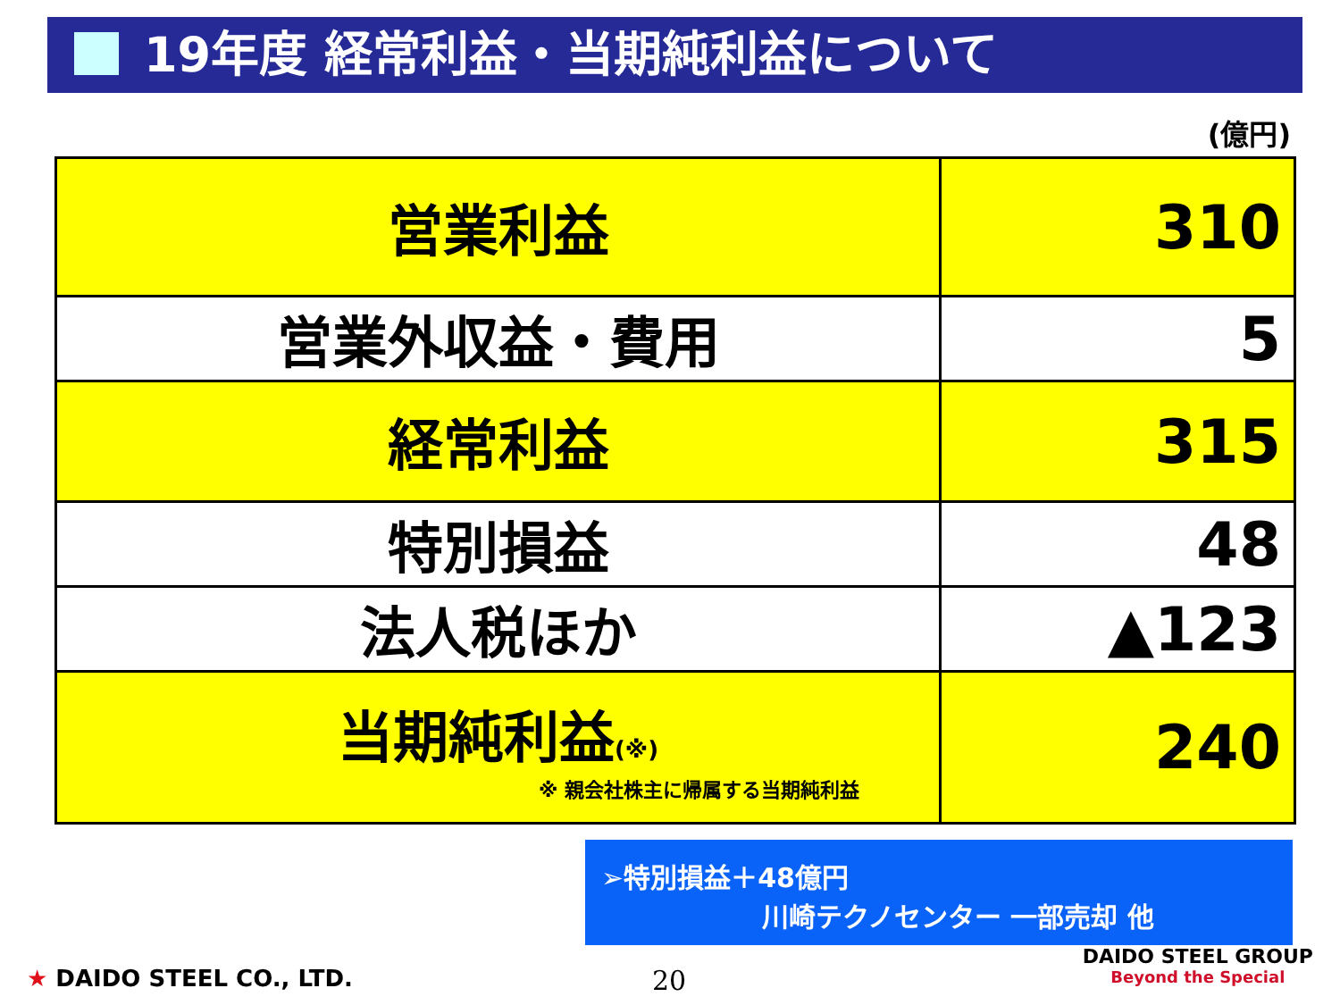19年度 経常利益・当期純利益について
(億円)
| 営業利益 | 310 |
| 営業外収益・費用 | 5 |
| 経常利益 | 315 |
| 特別損益 | 48 |
| 法人税ほか | ▲123 |
| 当期純利益 (※) ※ 親会社株主に帰属する当期純利益 | 240 |
➢特別損益＋48億円
川崎テクノセンター 一部売却 他
★ DAIDO STEEL CO., LTD. 20
DAIDO STEEL GROUP
Beyond the Special